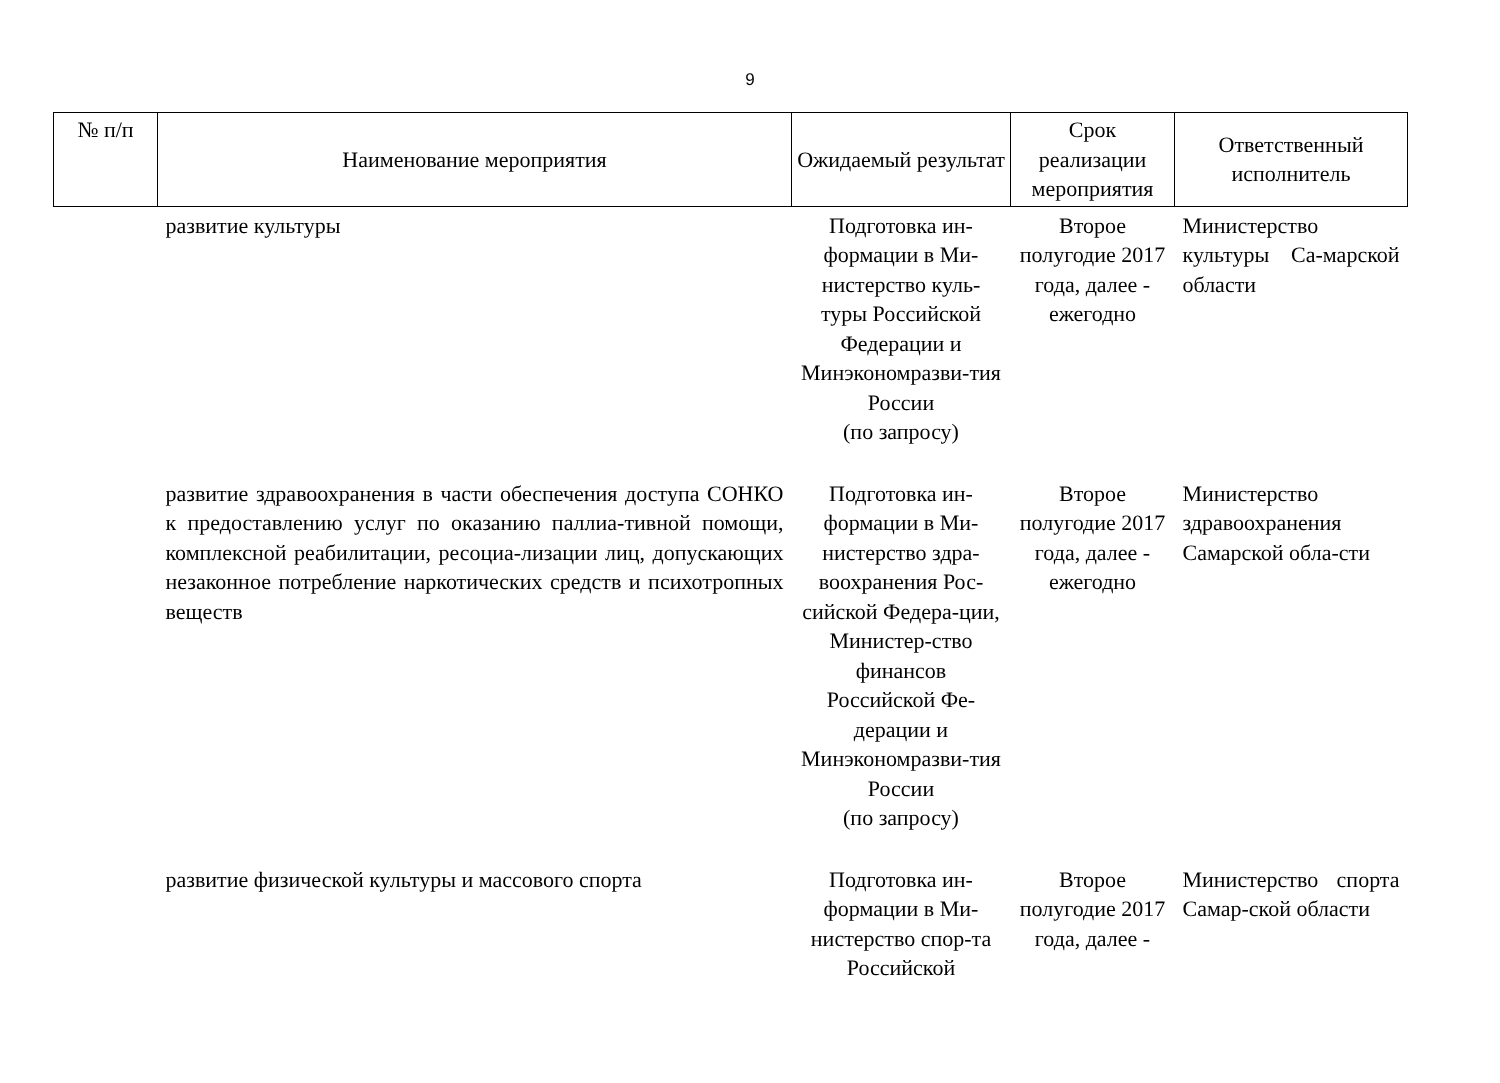9
| № п/п | Наименование мероприятия | Ожидаемый результат | Срок реализации мероприятия | Ответственный исполнитель |
| --- | --- | --- | --- | --- |
| | развитие культуры | Подготовка ин-формации в Ми-нистерство куль-туры Российской Федерации и Минэкономразви-тия России (по запросу) | Второе полугодие 2017 года, далее - ежегодно | Министерство культуры Са-марской области |
| | развитие здравоохранения в части обеспечения доступа СОНКО к предоставлению услуг по оказанию паллиа-тивной помощи, комплексной реабилитации, ресоциа-лизации лиц, допускающих незаконное потребление наркотических средств и психотропных веществ | Подготовка ин-формации в Ми-нистерство здра-воохранения Рос-сийской Федера-ции, Министер-ство финансов Российской Фе-дерации и Минэкономразви-тия России (по запросу) | Второе полугодие 2017 года, далее - ежегодно | Министерство здравоохранения Самарской обла-сти |
| | развитие физической культуры и массового спорта | Подготовка ин-формации в Ми-нистерство спор-та Российской | Второе полугодие 2017 года, далее - | Министерство спорта Самар-ской области |